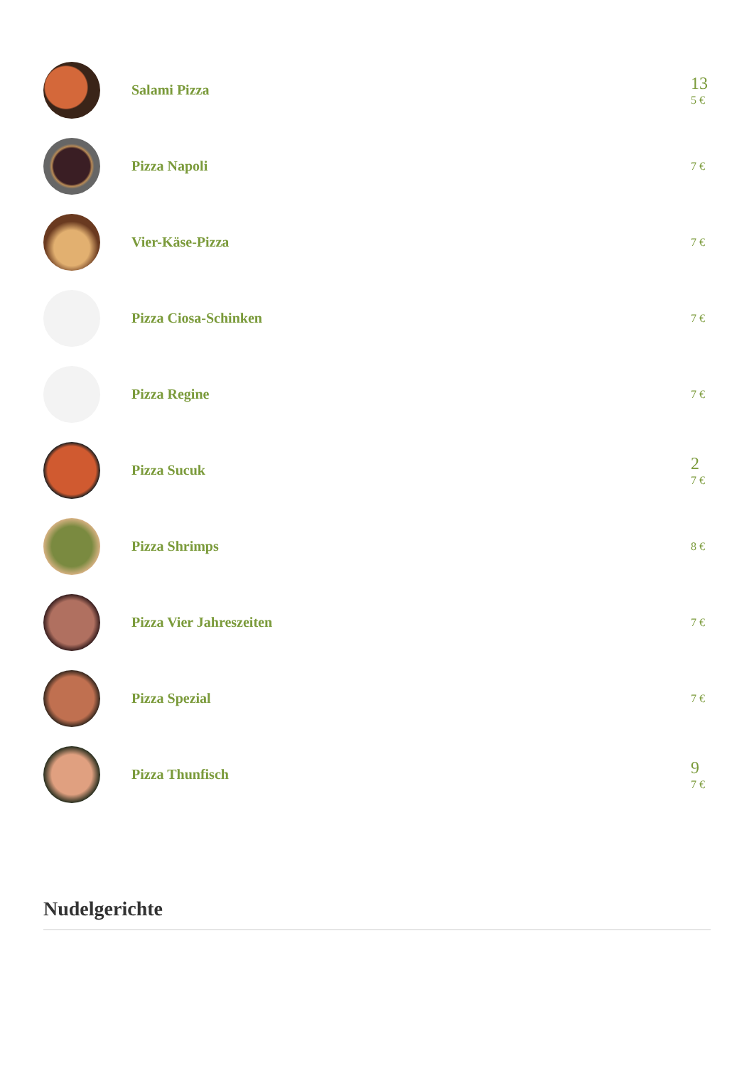Salami Pizza
13
5 €
Pizza Napoli
7 €
Vier-Käse-Pizza
7 €
Pizza Ciosa-Schinken
7 €
Pizza Regine
7 €
Pizza Sucuk
2
7 €
Pizza Shrimps
8 €
Pizza Vier Jahreszeiten
7 €
Pizza Spezial
7 €
Pizza Thunfisch
9
7 €
Nudelgerichte